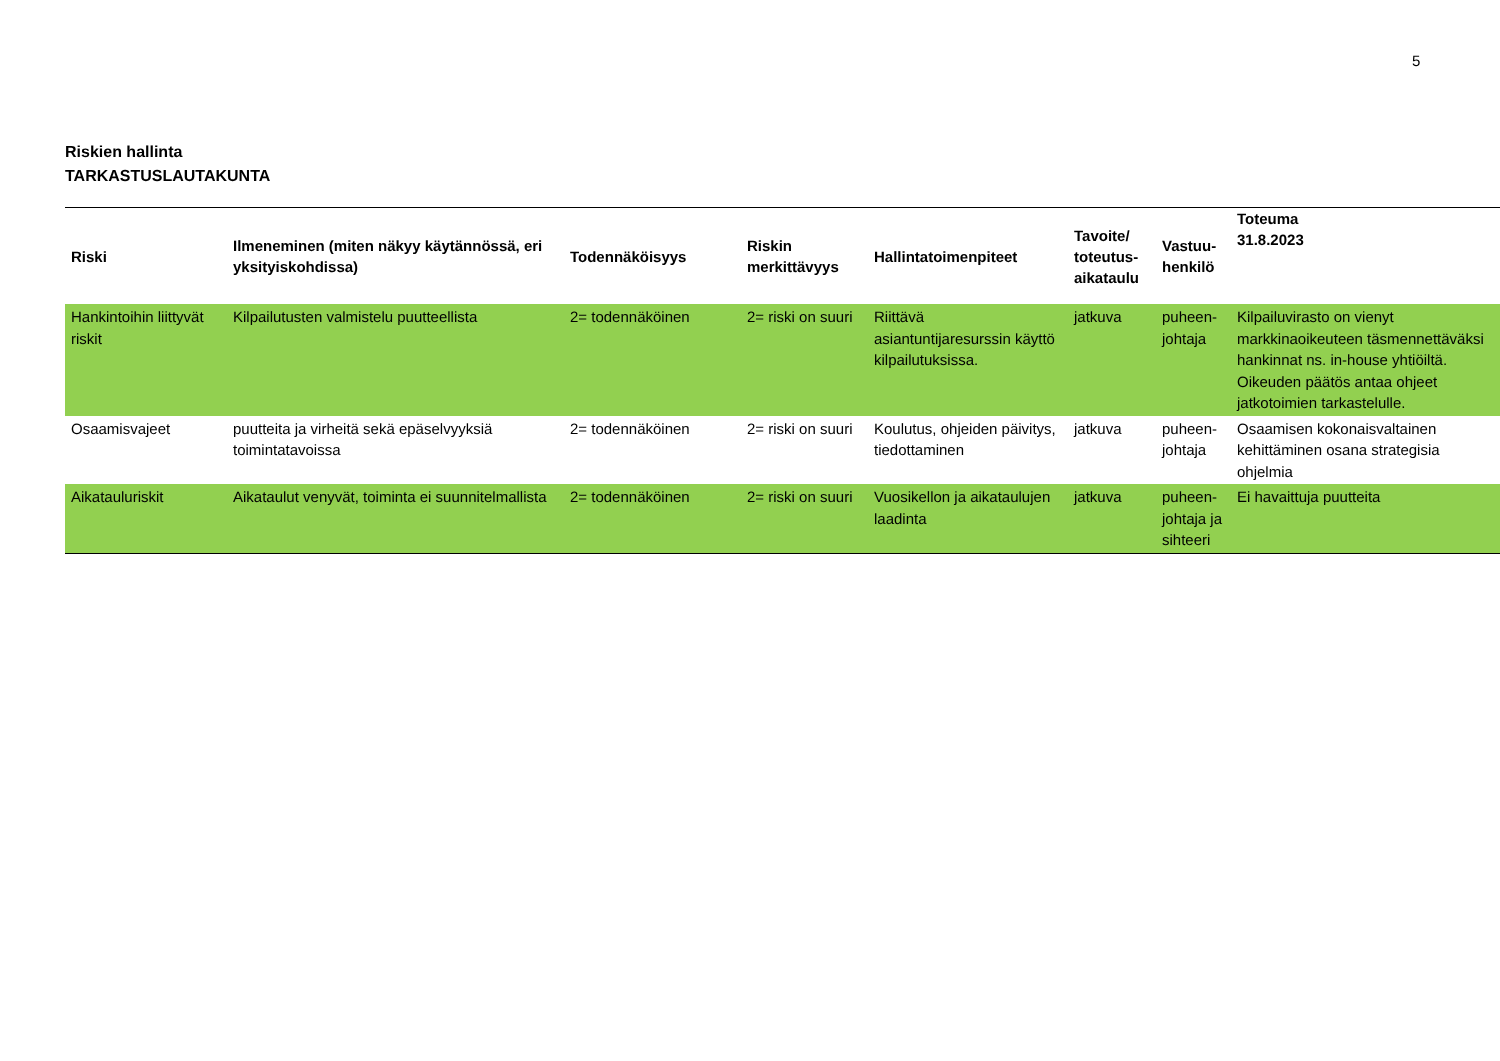5
Riskien hallinta
TARKASTUSLAUTAKUNTA
| Riski | Ilmeneminen (miten näkyy käytännössä, eri yksityiskohdissa) | Todennäköisyys | Riskin merkittävyys | Hallintatoimenpiteet | Tavoite/ toteutus-aikataulu | Vastuu-henkilö | Toteuma 31.8.2023 |
| --- | --- | --- | --- | --- | --- | --- | --- |
| Hankintoihin liittyvät riskit | Kilpailutusten valmistelu puutteellista | 2= todennäköinen | 2= riski on suuri | Riittävä asiantuntijaresurssin käyttö kilpailutuksissa. | jatkuva | puheen-johtaja | Kilpailuvirasto on vienyt markkinaoikeuteen täsmennettäväksi hankinnat ns. in-house yhtiöiltä. Oikeuden päätös antaa ohjeet jatkotoimien tarkastelulle. |
| Osaamisvajeet | puutteita ja virheitä sekä epäselvyyksiä toimintatavoissa | 2= todennäköinen | 2= riski on suuri | Koulutus, ohjeiden päivitys, tiedottaminen | jatkuva | puheen-johtaja | Osaamisen kokonaisvaltainen kehittäminen osana strategisia ohjelmia |
| Aikatauluriskit | Aikataulut venyvät, toiminta ei suunnitelmallista | 2= todennäköinen | 2= riski on suuri | Vuosikellon ja aikataulujen laadinta | jatkuva | puheen-johtaja ja sihteeri | Ei havaittuja puutteita |